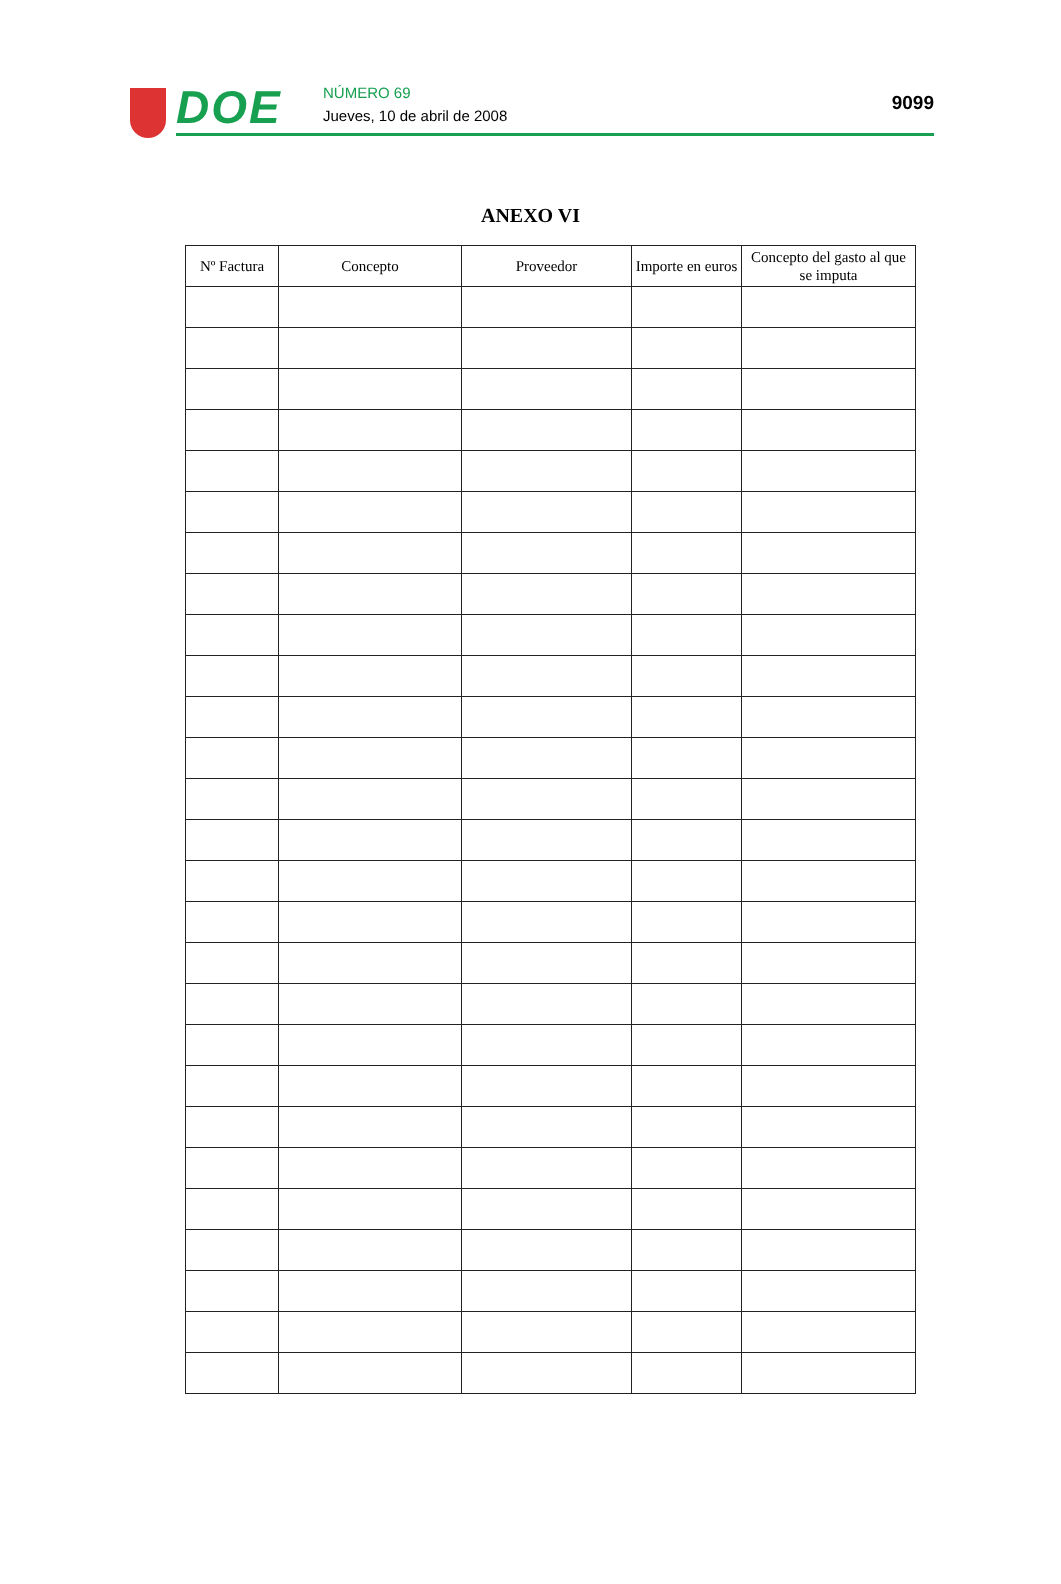DOE NÚMERO 69
Jueves, 10 de abril de 2008
9099
ANEXO VI
| Nº Factura | Concepto | Proveedor | Importe en euros | Concepto del gasto al que se imputa |
| --- | --- | --- | --- | --- |